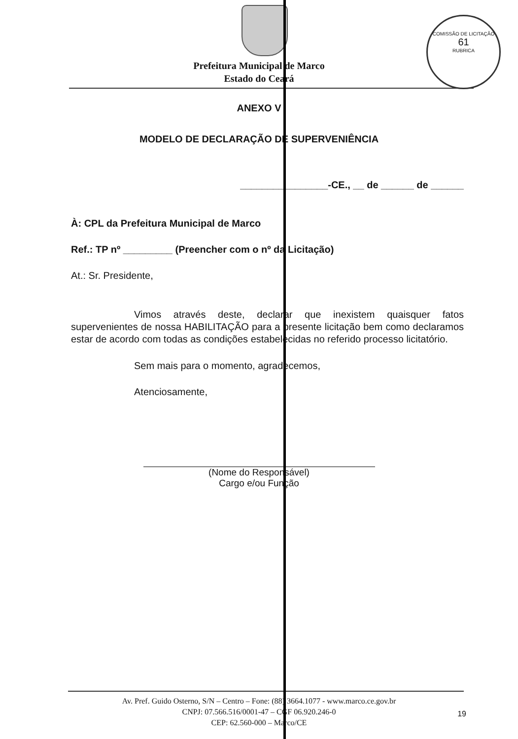COMISSÃO DE LICITAÇÃO
61
RUBRICA
Prefeitura Municipal de Marco
Estado do Ceará
ANEXO V
MODELO DE DECLARAÇÃO DE SUPERVENIÊNCIA
________________-CE., __ de ______ de ______
À: CPL da Prefeitura Municipal de Marco
Ref.: TP nº _________ (Preencher com o nº da Licitação)
At.: Sr. Presidente,
Vimos através deste, declarar que inexistem quaisquer fatos supervenientes de nossa HABILITAÇÃO para a presente licitação bem como declaramos estar de acordo com todas as condições estabelecidas no referido processo licitatório.
Sem mais para o momento, agradecemos,
Atenciosamente,
(Nome do Responsável)
Cargo e/ou Função
Av. Pref. Guido Osterno, S/N – Centro – Fone: (88) 3664.1077 - www.marco.ce.gov.br
CNPJ: 07.566.516/0001-47 – CGF 06.920.246-0
CEP: 62.560-000 – Marco/CE
19